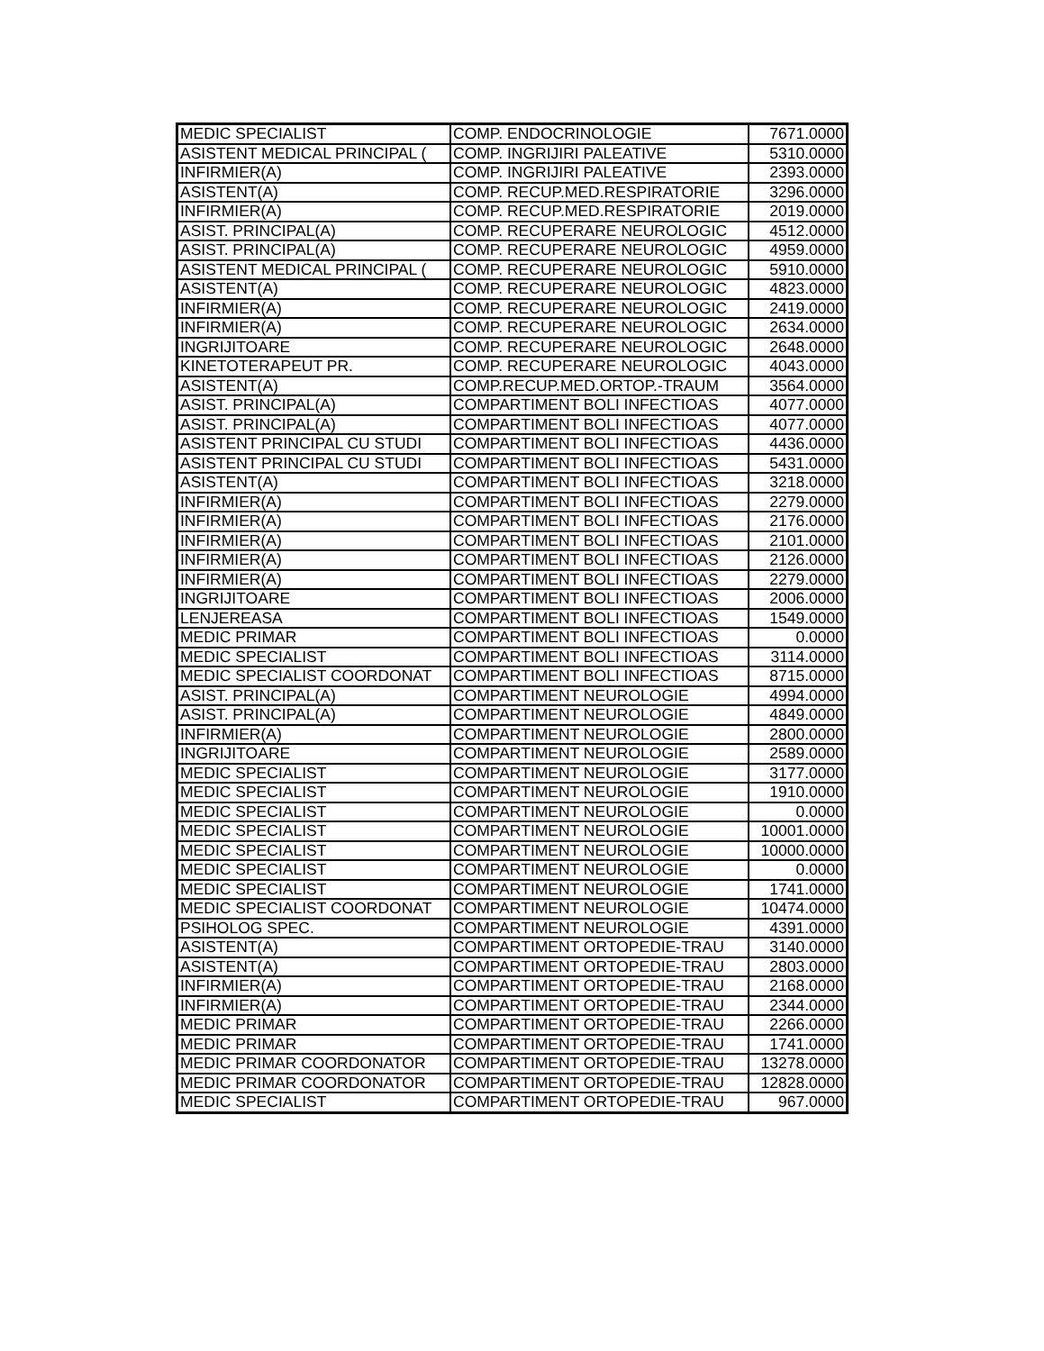| MEDIC SPECIALIST | COMP. ENDOCRINOLOGIE | 7671.0000 |
| ASISTENT MEDICAL PRINCIPAL ( | COMP. INGRIJIRI PALEATIVE | 5310.0000 |
| INFIRMIER(A) | COMP. INGRIJIRI PALEATIVE | 2393.0000 |
| ASISTENT(A) | COMP. RECUP.MED.RESPIRATORIE | 3296.0000 |
| INFIRMIER(A) | COMP. RECUP.MED.RESPIRATORIE | 2019.0000 |
| ASIST. PRINCIPAL(A) | COMP. RECUPERARE NEUROLOGIC | 4512.0000 |
| ASIST. PRINCIPAL(A) | COMP. RECUPERARE NEUROLOGIC | 4959.0000 |
| ASISTENT MEDICAL PRINCIPAL ( | COMP. RECUPERARE NEUROLOGIC | 5910.0000 |
| ASISTENT(A) | COMP. RECUPERARE NEUROLOGIC | 4823.0000 |
| INFIRMIER(A) | COMP. RECUPERARE NEUROLOGIC | 2419.0000 |
| INFIRMIER(A) | COMP. RECUPERARE NEUROLOGIC | 2634.0000 |
| INGRIJITOARE | COMP. RECUPERARE NEUROLOGIC | 2648.0000 |
| KINETOTERAPEUT PR. | COMP. RECUPERARE NEUROLOGIC | 4043.0000 |
| ASISTENT(A) | COMP.RECUP.MED.ORTOP.-TRAUM | 3564.0000 |
| ASIST. PRINCIPAL(A) | COMPARTIMENT BOLI INFECTIOAS | 4077.0000 |
| ASIST. PRINCIPAL(A) | COMPARTIMENT BOLI INFECTIOAS | 4077.0000 |
| ASISTENT PRINCIPAL CU STUDI | COMPARTIMENT BOLI INFECTIOAS | 4436.0000 |
| ASISTENT PRINCIPAL CU STUDI | COMPARTIMENT BOLI INFECTIOAS | 5431.0000 |
| ASISTENT(A) | COMPARTIMENT BOLI INFECTIOAS | 3218.0000 |
| INFIRMIER(A) | COMPARTIMENT BOLI INFECTIOAS | 2279.0000 |
| INFIRMIER(A) | COMPARTIMENT BOLI INFECTIOAS | 2176.0000 |
| INFIRMIER(A) | COMPARTIMENT BOLI INFECTIOAS | 2101.0000 |
| INFIRMIER(A) | COMPARTIMENT BOLI INFECTIOAS | 2126.0000 |
| INFIRMIER(A) | COMPARTIMENT BOLI INFECTIOAS | 2279.0000 |
| INGRIJITOARE | COMPARTIMENT BOLI INFECTIOAS | 2006.0000 |
| LENJEREASA | COMPARTIMENT BOLI INFECTIOAS | 1549.0000 |
| MEDIC PRIMAR | COMPARTIMENT BOLI INFECTIOAS | 0.0000 |
| MEDIC SPECIALIST | COMPARTIMENT BOLI INFECTIOAS | 3114.0000 |
| MEDIC SPECIALIST COORDONAT | COMPARTIMENT BOLI INFECTIOAS | 8715.0000 |
| ASIST. PRINCIPAL(A) | COMPARTIMENT NEUROLOGIE | 4994.0000 |
| ASIST. PRINCIPAL(A) | COMPARTIMENT NEUROLOGIE | 4849.0000 |
| INFIRMIER(A) | COMPARTIMENT NEUROLOGIE | 2800.0000 |
| INGRIJITOARE | COMPARTIMENT NEUROLOGIE | 2589.0000 |
| MEDIC SPECIALIST | COMPARTIMENT NEUROLOGIE | 3177.0000 |
| MEDIC SPECIALIST | COMPARTIMENT NEUROLOGIE | 1910.0000 |
| MEDIC SPECIALIST | COMPARTIMENT NEUROLOGIE | 0.0000 |
| MEDIC SPECIALIST | COMPARTIMENT NEUROLOGIE | 10001.0000 |
| MEDIC SPECIALIST | COMPARTIMENT NEUROLOGIE | 10000.0000 |
| MEDIC SPECIALIST | COMPARTIMENT NEUROLOGIE | 0.0000 |
| MEDIC SPECIALIST | COMPARTIMENT NEUROLOGIE | 1741.0000 |
| MEDIC SPECIALIST COORDONAT | COMPARTIMENT NEUROLOGIE | 10474.0000 |
| PSIHOLOG SPEC. | COMPARTIMENT NEUROLOGIE | 4391.0000 |
| ASISTENT(A) | COMPARTIMENT ORTOPEDIE-TRAU | 3140.0000 |
| ASISTENT(A) | COMPARTIMENT ORTOPEDIE-TRAU | 2803.0000 |
| INFIRMIER(A) | COMPARTIMENT ORTOPEDIE-TRAU | 2168.0000 |
| INFIRMIER(A) | COMPARTIMENT ORTOPEDIE-TRAU | 2344.0000 |
| MEDIC PRIMAR | COMPARTIMENT ORTOPEDIE-TRAU | 2266.0000 |
| MEDIC PRIMAR | COMPARTIMENT ORTOPEDIE-TRAU | 1741.0000 |
| MEDIC PRIMAR COORDONATOR | COMPARTIMENT ORTOPEDIE-TRAU | 13278.0000 |
| MEDIC PRIMAR COORDONATOR | COMPARTIMENT ORTOPEDIE-TRAU | 12828.0000 |
| MEDIC SPECIALIST | COMPARTIMENT ORTOPEDIE-TRAU | 967.0000 |